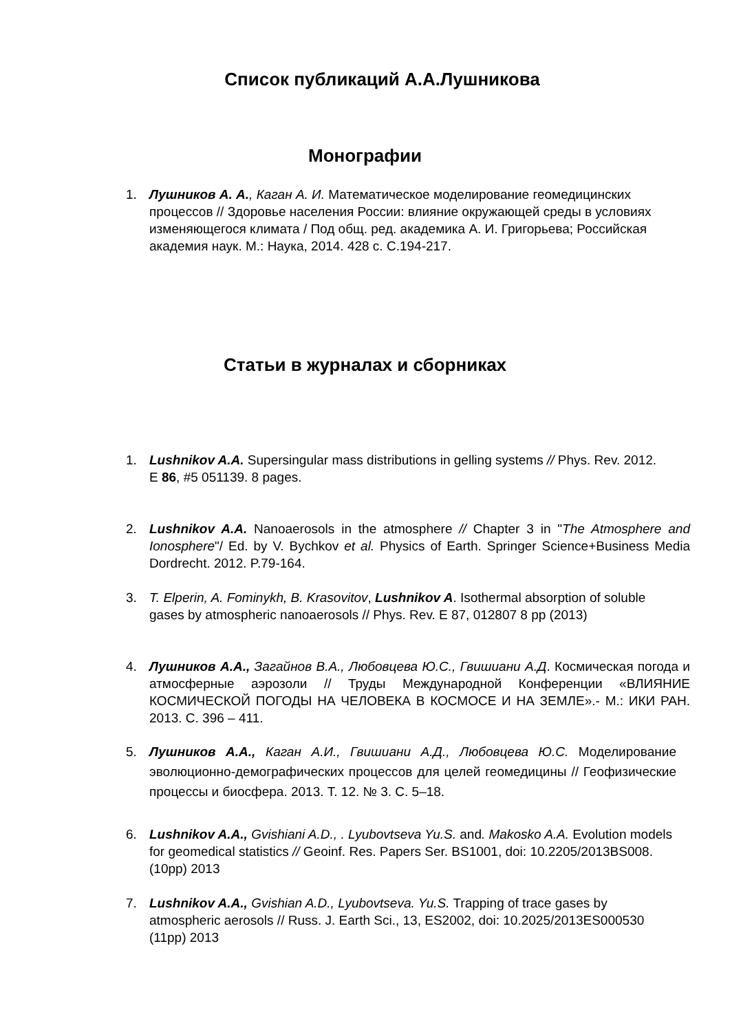Список публикаций А.А.Лушникова
Монографии
1. Лушников А. А., Каган А. И. Математическое моделирование геомедицинских процессов // Здоровье населения России: влияние окружающей среды в условиях изменяющегося климата / Под общ. ред. академика А. И. Григорьева; Российская академия наук. М.: Наука, 2014. 428 с. С.194-217.
Статьи в журналах и сборниках
1. Lushnikov A.A. Supersingular mass distributions in gelling systems // Phys. Rev. 2012. E 86, #5 051139. 8 pages.
2. Lushnikov A.A. Nanoaerosols in the atmosphere // Chapter 3 in "The Atmosphere and Ionosphere"/ Ed. by V. Bychkov et al. Physics of Earth. Springer Science+Business Media Dordrecht. 2012. P.79-164.
3. T. Elperin, A. Fominykh, B. Krasovitov, Lushnikov A. Isothermal absorption of soluble gases by atmospheric nanoaerosols // Phys. Rev. E 87, 012807 8 pp (2013)
4. Лушников А.А., Загайнов В.А., Любовцева Ю.С., Гвишиани А.Д. Космическая погода и атмосферные аэрозоли // Труды Международной Конференции «ВЛИЯНИЕ КОСМИЧЕСКОЙ ПОГОДЫ НА ЧЕЛОВЕКА В КОСМОСЕ И НА ЗЕМЛЕ».- М.: ИКИ РАН. 2013. С. 396 – 411.
5. Лушников А.А., Каган А.И., Гвишиани А.Д., Любовцева Ю.С. Моделирование эволюционно-демографических процессов для целей геомедицины // Геофизические процессы и биосфера. 2013. Т. 12. № 3. С. 5–18.
6. Lushnikov A.A., Gvishiani A.D., . Lyubovtseva Yu.S. and. Makosko A.A. Evolution models for geomedical statistics // Geoinf. Res. Papers Ser. BS1001, doi: 10.2205/2013BS008. (10pp) 2013
7. Lushnikov A.A., Gvishian A.D., Lyubovtseva. Yu.S. Trapping of trace gases by atmospheric aerosols // Russ. J. Earth Sci., 13, ES2002, doi: 10.2025/2013ES000530 (11pp) 2013